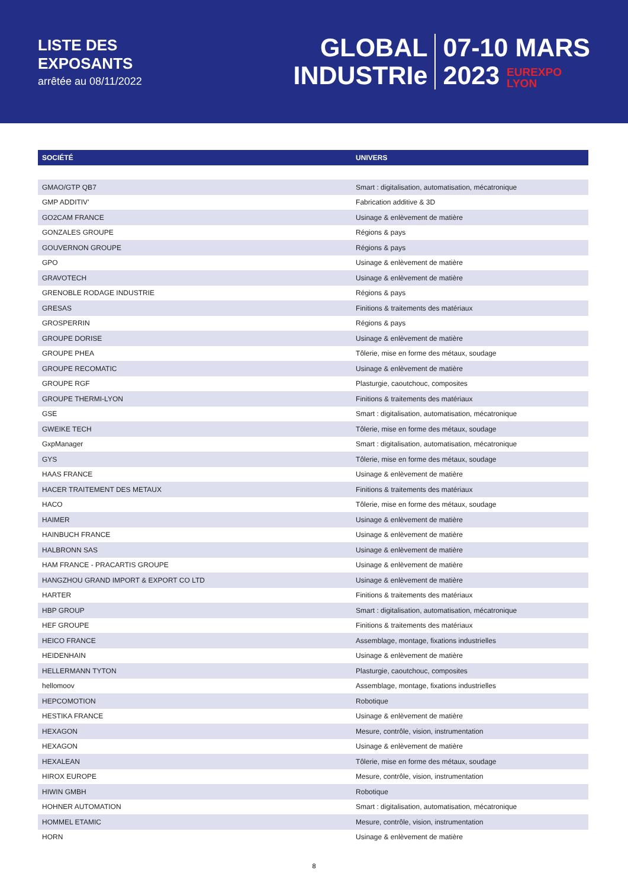LISTE DES
EXPOSANTS
arrêtée au 08/11/2022
GLOBAL
INDUSTRIe
07-10 MARS
2023 EUREXPO
LYON
| SOCIÉTÉ | UNIVERS |
| --- | --- |
| GMAO/GTP QB7 | Smart : digitalisation, automatisation, mécatronique |
| GMP ADDITIV' | Fabrication additive & 3D |
| GO2CAM FRANCE | Usinage & enlèvement de matière |
| GONZALES GROUPE | Régions & pays |
| GOUVERNON GROUPE | Régions & pays |
| GPO | Usinage & enlèvement de matière |
| GRAVOTECH | Usinage & enlèvement de matière |
| GRENOBLE RODAGE INDUSTRIE | Régions & pays |
| GRESAS | Finitions & traitements des matériaux |
| GROSPERRIN | Régions & pays |
| GROUPE DORISE | Usinage & enlèvement de matière |
| GROUPE PHEA | Tôlerie, mise en forme des métaux, soudage |
| GROUPE RECOMATIC | Usinage & enlèvement de matière |
| GROUPE RGF | Plasturgie, caoutchouc, composites |
| GROUPE THERMI-LYON | Finitions & traitements des matériaux |
| GSE | Smart : digitalisation, automatisation, mécatronique |
| GWEIKE TECH | Tôlerie, mise en forme des métaux, soudage |
| GxpManager | Smart : digitalisation, automatisation, mécatronique |
| GYS | Tôlerie, mise en forme des métaux, soudage |
| HAAS FRANCE | Usinage & enlèvement de matière |
| HACER TRAITEMENT DES METAUX | Finitions & traitements des matériaux |
| HACO | Tôlerie, mise en forme des métaux, soudage |
| HAIMER | Usinage & enlèvement de matière |
| HAINBUCH FRANCE | Usinage & enlèvement de matière |
| HALBRONN SAS | Usinage & enlèvement de matière |
| HAM FRANCE - PRACARTIS GROUPE | Usinage & enlèvement de matière |
| HANGZHOU GRAND IMPORT & EXPORT CO LTD | Usinage & enlèvement de matière |
| HARTER | Finitions & traitements des matériaux |
| HBP GROUP | Smart : digitalisation, automatisation, mécatronique |
| HEF GROUPE | Finitions & traitements des matériaux |
| HEICO FRANCE | Assemblage, montage, fixations industrielles |
| HEIDENHAIN | Usinage & enlèvement de matière |
| HELLERMANN TYTON | Plasturgie, caoutchouc, composites |
| hellomoov | Assemblage, montage, fixations industrielles |
| HEPCOMOTION | Robotique |
| HESTIKA FRANCE | Usinage & enlèvement de matière |
| HEXAGON | Mesure, contrôle, vision, instrumentation |
| HEXAGON | Usinage & enlèvement de matière |
| HEXALEAN | Tôlerie, mise en forme des métaux, soudage |
| HIROX EUROPE | Mesure, contrôle, vision, instrumentation |
| HIWIN GMBH | Robotique |
| HOHNER AUTOMATION | Smart : digitalisation, automatisation, mécatronique |
| HOMMEL ETAMIC | Mesure, contrôle, vision, instrumentation |
| HORN | Usinage & enlèvement de matière |
8